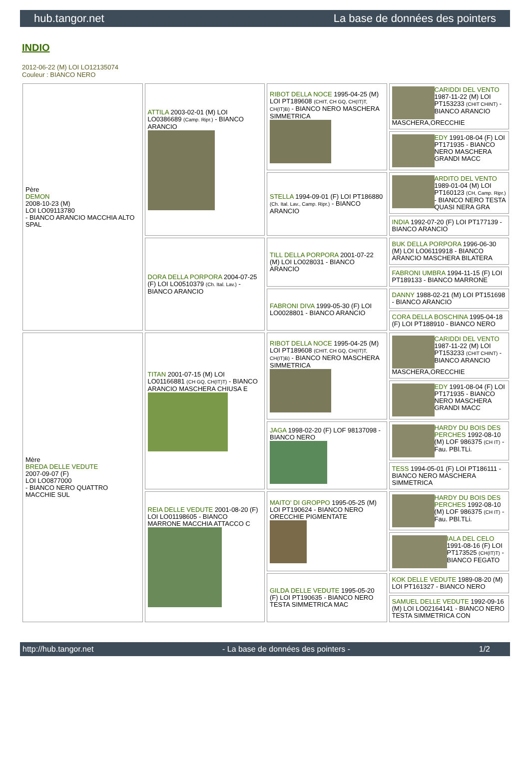hub.tangor.net La base de données des pointers
INDIO
2012-06-22 (M) LOI LO12135074
Couleur : BIANCO NERO
| Père DEMON 2008-10-23 (M) LOI LO09113780 - BIANCO ARANCIO MACCHIA ALTO SPAL | ATTILA 2003-02-01 (M) LOI LO0386689 (Camp. Ripr.) - BIANCO ARANCIO | RIBOT DELLA NOCE 1995-04-25 (M) LOI PT189608 (CHIT, CH GQ, CH(IT)T, CH(IT)B) - BIANCO NERO MASCHERA SIMMETRICA | CARIDDI DEL VENTO 1987-11-22 (M) LOI PT153233 (CHIT CHINT) - BIANCO ARANCIO MASCHERA,ORECCHIE |
| | | | EDY 1991-08-04 (F) LOI PT171935 - BIANCO NERO MASCHERA GRANDI MACC |
| | | STELLA 1994-09-01 (F) LOI PT186880 (Ch. Ital. Lav., Camp. Ripr.) - BIANCO ARANCIO | ARDITO DEL VENTO 1989-01-04 (M) LOI PT160123 (CH, Camp. Ripr.) - BIANCO NERO TESTA QUASI NERA GRA |
| | | | INDIA 1992-07-20 (F) LOI PT177139 - BIANCO ARANCIO |
| | DORA DELLA PORPORA 2004-07-25 (F) LOI LO0510379 (Ch. Ital. Lav.) - BIANCO ARANCIO | TILL DELLA PORPORA 2001-07-22 (M) LOI LO028031 - BIANCO ARANCIO | BUK DELLA PORPORA 1996-06-30 (M) LOI LO06119918 - BIANCO ARANCIO MASCHERA BILATERA |
| | | | FABRONI UMBRA 1994-11-15 (F) LOI PT189133 - BIANCO MARRONE |
| | | FABRONI DIVA 1999-05-30 (F) LOI LO0028801 - BIANCO ARANCIO | DANNY 1988-02-21 (M) LOI PT151698 - BIANCO ARANCIO |
| | | | CORA DELLA BOSCHINA 1995-04-18 (F) LOI PT188910 - BIANCO NERO |
| Mère BREDA DELLE VEDUTE 2007-09-07 (F) LOI LO0877000 - BIANCO NERO QUATTRO MACCHIE SUL | TITAN 2001-07-15 (M) LOI LO01166881 (CH GQ, CH(IT)T) - BIANCO ARANCIO MASCHERA CHIUSA E | RIBOT DELLA NOCE 1995-04-25 (M) LOI PT189608 (CHIT, CH GQ, CH(IT)T, CH(IT)B) - BIANCO NERO MASCHERA SIMMETRICA | CARIDDI DEL VENTO 1987-11-22 (M) LOI PT153233 (CHIT CHINT) - BIANCO ARANCIO MASCHERA,ORECCHIE |
| | | | EDY 1991-08-04 (F) LOI PT171935 - BIANCO NERO MASCHERA GRANDI MACC |
| | | JAGA 1998-02-20 (F) LOF 98137098 - BIANCO NERO | HARDY DU BOIS DES PERCHES 1992-08-10 (M) LOF 986375 (CH IT) - Fau. PBl.TLi. |
| | | | TESS 1994-05-01 (F) LOI PT186111 - BIANCO NERO MASCHERA SIMMETRICA |
| | REIA DELLE VEDUTE 2001-08-20 (F) LOI LO01198605 - BIANCO MARRONE MACCHIA ATTACCO C | MAITO' DI GROPPO 1995-05-25 (M) LOI PT190624 - BIANCO NERO ORECCHIE PIGMENTATE | HARDY DU BOIS DES PERCHES 1992-08-10 (M) LOF 986375 (CH IT) - Fau. PBl.TLi. |
| | | | IALA DEL CELO 1991-08-16 (F) LOI PT173525 (CH(IT)T) - BIANCO FEGATO |
| | | GILDA DELLE VEDUTE 1995-05-20 (F) LOI PT190635 - BIANCO NERO TESTA SIMMETRICA MAC | KOK DELLE VEDUTE 1989-08-20 (M) LOI PT161327 - BIANCO NERO |
| | | | SAMUEL DELLE VEDUTE 1992-09-16 (M) LOI LO02164141 - BIANCO NERO TESTA SIMMETRICA CON |
http://hub.tangor.net - La base de données des pointers - 1/2